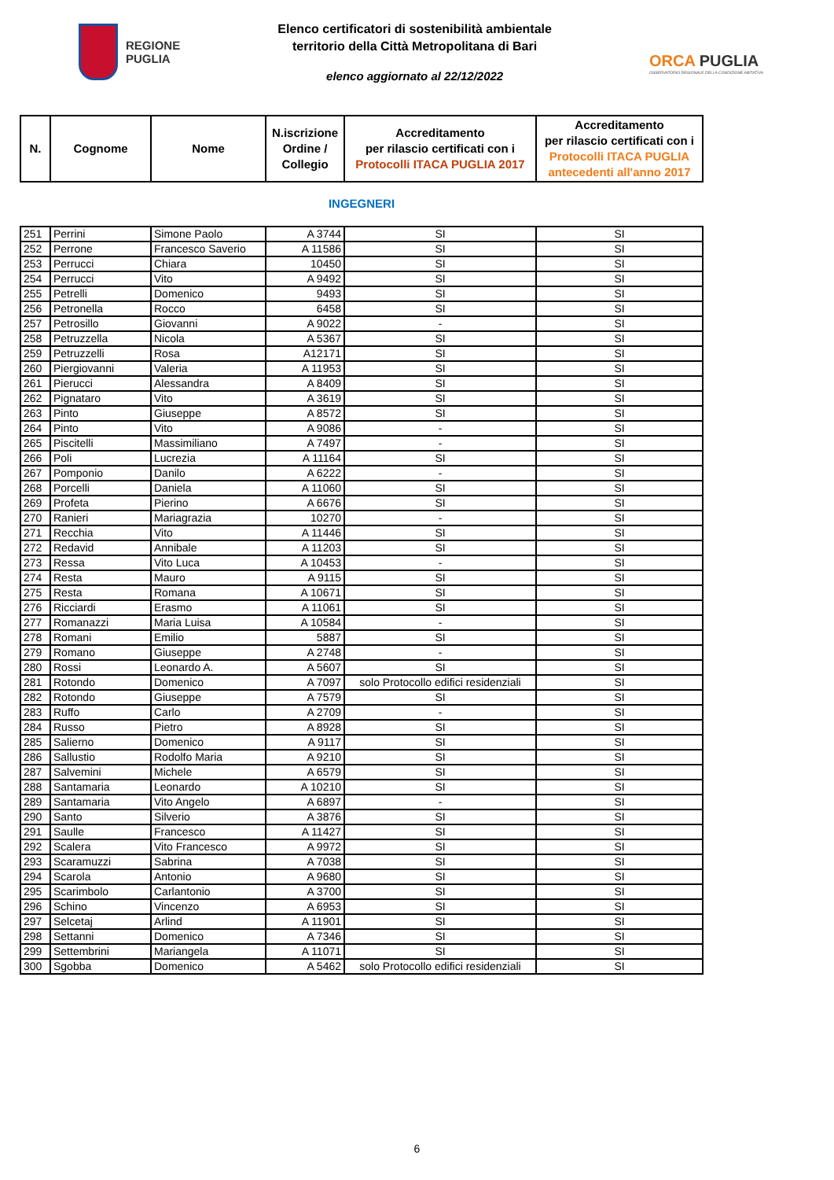REGIONE
PUGLIA
Elenco certificatori di sostenibilità ambientale
territorio della Città Metropolitana di Bari
elenco aggiornato al 22/12/2022
ORCA PUGLIA
OSSERVATORIO REGIONALE DELLA CONDIZIONE ABITATIVA
| N. | Cognome | Nome | N.iscrizione Ordine / Collegio | Accreditamento per rilascio certificati con i Protocolli ITACA PUGLIA 2017 | Accreditamento per rilascio certificati con i Protocolli ITACA PUGLIA antecedenti all'anno 2017 |
| --- | --- | --- | --- | --- | --- |
INGEGNERI
| 251 | Perrini | Simone Paolo | A 3744 | SI | SI |
| 252 | Perrone | Francesco Saverio | A 11586 | SI | SI |
| 253 | Perrucci | Chiara | 10450 | SI | SI |
| 254 | Perrucci | Vito | A 9492 | SI | SI |
| 255 | Petrelli | Domenico | 9493 | SI | SI |
| 256 | Petronella | Rocco | 6458 | SI | SI |
| 257 | Petrosillo | Giovanni | A 9022 | - | SI |
| 258 | Petruzzella | Nicola | A 5367 | SI | SI |
| 259 | Petruzzelli | Rosa | A12171 | SI | SI |
| 260 | Piergiovanni | Valeria | A 11953 | SI | SI |
| 261 | Pierucci | Alessandra | A 8409 | SI | SI |
| 262 | Pignataro | Vito | A 3619 | SI | SI |
| 263 | Pinto | Giuseppe | A 8572 | SI | SI |
| 264 | Pinto | Vito | A 9086 | - | SI |
| 265 | Piscitelli | Massimiliano | A 7497 | - | SI |
| 266 | Poli | Lucrezia | A 11164 | SI | SI |
| 267 | Pomponio | Danilo | A 6222 | - | SI |
| 268 | Porcelli | Daniela | A 11060 | SI | SI |
| 269 | Profeta | Pierino | A 6676 | SI | SI |
| 270 | Ranieri | Mariagrazia | 10270 | - | SI |
| 271 | Recchia | Vito | A 11446 | SI | SI |
| 272 | Redavid | Annibale | A 11203 | SI | SI |
| 273 | Ressa | Vito Luca | A 10453 | - | SI |
| 274 | Resta | Mauro | A 9115 | SI | SI |
| 275 | Resta | Romana | A 10671 | SI | SI |
| 276 | Ricciardi | Erasmo | A 11061 | SI | SI |
| 277 | Romanazzi | Maria Luisa | A 10584 | - | SI |
| 278 | Romani | Emilio | 5887 | SI | SI |
| 279 | Romano | Giuseppe | A 2748 | - | SI |
| 280 | Rossi | Leonardo A. | A 5607 | SI | SI |
| 281 | Rotondo | Domenico | A 7097 | solo Protocollo edifici residenziali | SI |
| 282 | Rotondo | Giuseppe | A 7579 | SI | SI |
| 283 | Ruffo | Carlo | A 2709 | - | SI |
| 284 | Russo | Pietro | A 8928 | SI | SI |
| 285 | Salierno | Domenico | A 9117 | SI | SI |
| 286 | Sallustio | Rodolfo Maria | A 9210 | SI | SI |
| 287 | Salvemini | Michele | A 6579 | SI | SI |
| 288 | Santamaria | Leonardo | A 10210 | SI | SI |
| 289 | Santamaria | Vito Angelo | A 6897 | - | SI |
| 290 | Santo | Silverio | A 3876 | SI | SI |
| 291 | Saulle | Francesco | A 11427 | SI | SI |
| 292 | Scalera | Vito Francesco | A 9972 | SI | SI |
| 293 | Scaramuzzi | Sabrina | A 7038 | SI | SI |
| 294 | Scarola | Antonio | A 9680 | SI | SI |
| 295 | Scarimbolo | Carlantonio | A 3700 | SI | SI |
| 296 | Schino | Vincenzo | A 6953 | SI | SI |
| 297 | Selcetaj | Arlind | A 11901 | SI | SI |
| 298 | Settanni | Domenico | A 7346 | SI | SI |
| 299 | Settembrini | Mariangela | A 11071 | SI | SI |
| 300 | Sgobba | Domenico | A 5462 | solo Protocollo edifici residenziali | SI |
6